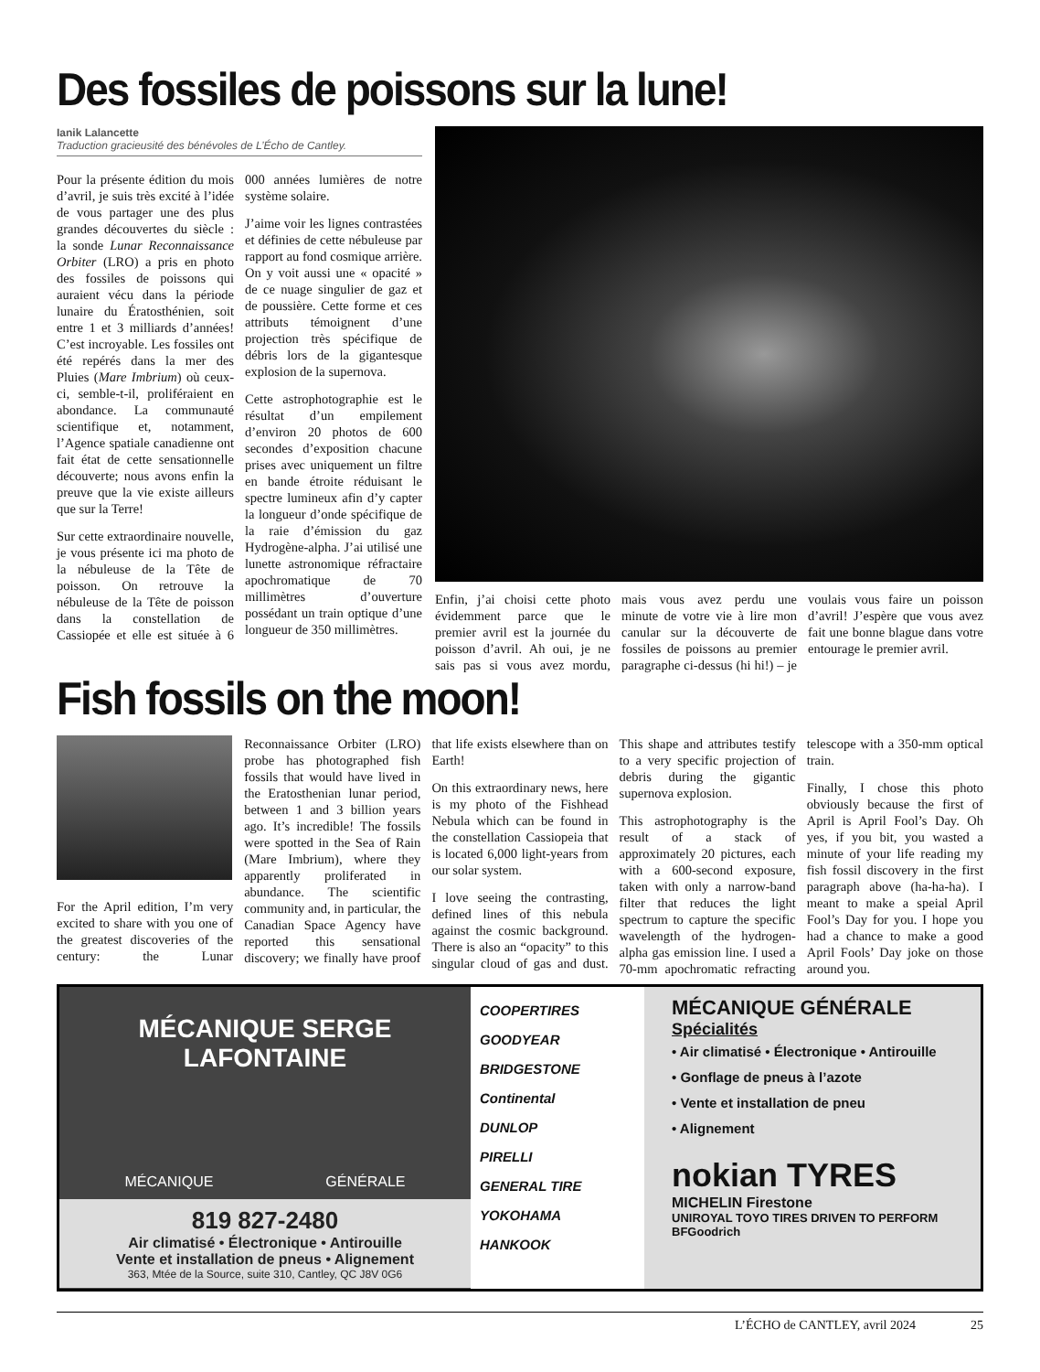Des fossiles de poissons sur la lune!
Ianik Lalancette
Traduction gracieusité des bénévoles de L’Écho de Cantley.
Pour la présente édition du mois d’avril, je suis très excité à l’idée de vous partager une des plus grandes découvertes du siècle : la sonde Lunar Reconnaissance Orbiter (LRO) a pris en photo des fossiles de poissons qui auraient vécu dans la période lunaire du Ératosthénien, soit entre 1 et 3 milliards d’années! C’est incroyable. Les fossiles ont été repérés dans la mer des Pluies (Mare Imbrium) où ceux-ci, semble-t-il, proliféraient en abondance. La communauté scientifique et, notamment, l’Agence spatiale canadienne ont fait état de cette sensationnelle découverte; nous avons enfin la preuve que la vie existe ailleurs que sur la Terre!
Sur cette extraordinaire nouvelle, je vous présente ici ma photo de la nébuleuse de la Tête de poisson. On retrouve la nébuleuse de la Tête de poisson dans la constellation de Cassiopée et elle est située à 6 000 années lumières de notre système solaire.
J’aime voir les lignes contrastées et définies de cette nébuleuse par rapport au fond cosmique arrière. On y voit aussi une « opacité » de ce nuage singulier de gaz et de poussière. Cette forme et ces attributs témoignent d’une projection très spécifique de débris lors de la gigantesque explosion de la supernova.
Cette astrophotographie est le résultat d’un empilement d’environ 20 photos de 600 secondes d’exposition chacune prises avec uniquement un filtre en bande étroite réduisant le spectre lumineux afin d’y capter la longueur d’onde spécifique de la raie d’émission du gaz Hydrogène-alpha. J’ai utilisé une lunette astronomique réfractaire apochromatique de 70 millimètres d’ouverture possédant un train optique d’une longueur de 350 millimètres.
Enfin, j’ai choisi cette photo évidemment parce que le premier avril est la journée du poisson d’avril. Ah oui, je ne sais pas si vous avez mordu, mais vous avez perdu une minute de votre vie à lire mon canular sur la découverte de fossiles de poissons au premier paragraphe ci-dessus (hi hi!) – je voulais vous faire un poisson d’avril! J’espère que vous avez fait une bonne blague dans votre entourage le premier avril.
Fish fossils on the moon!
For the April edition, I’m very excited to share with you one of the greatest discoveries of the century: the Lunar Reconnaissance Orbiter (LRO) probe has photographed fish fossils that would have lived in the Eratosthenian lunar period, between 1 and 3 billion years ago. It’s incredible! The fossils were spotted in the Sea of Rain (Mare Imbrium), where they apparently proliferated in abundance. The scientific community and, in particular, the Canadian Space Agency have reported this sensational discovery; we finally have proof that life exists elsewhere than on Earth!
On this extraordinary news, here is my photo of the Fishhead Nebula which can be found in the constellation Cassiopeia that is located 6,000 light-years from our solar system.
I love seeing the contrasting, defined lines of this nebula against the cosmic background. There is also an “opacity” to this singular cloud of gas and dust. This shape and attributes testify to a very specific projection of debris during the gigantic supernova explosion.
This astrophotography is the result of a stack of approximately 20 pictures, each with a 600-second exposure, taken with only a narrow-band filter that reduces the light spectrum to capture the specific wavelength of the hydrogen-alpha gas emission line. I used a 70-mm apochromatic refracting telescope with a 350-mm optical train.
Finally, I chose this photo obviously because the first of April is April Fool’s Day. Oh yes, if you bit, you wasted a minute of your life reading my fish fossil discovery in the first paragraph above (ha-ha-ha). I meant to make a speial April Fool’s Day for you. I hope you had a chance to make a good April Fools’ Day joke on those around you.
MÉCANIQUE SERGE LAFONTAINE
MÉCANIQUE GÉNÉRALE
819 827-2480
Air climatisé • Électronique • Antirouille
Vente et installation de pneus • Alignement
363, Mtée de la Source, suite 310, Cantley, QC J8V 0G6
COOPERTIRES
GOODYEAR
BRIDGESTONE
Continental
DUNLOP
PIRELLI
GENERAL TIRE
YOKOHAMA
HANKOOK
MÉCANIQUE GÉNÉRALE
Spécialités
• Air climatisé • Électronique • Antirouille
• Gonflage de pneus à l’azote
• Vente et installation de pneu
• Alignement
nokian TYRES
MICHELIN Firestone
UNIROYAL TOYO TIRES DRIVEN TO PERFORM BFGoodrich
L’ÉCHO de CANTLEY, avril 2024 25